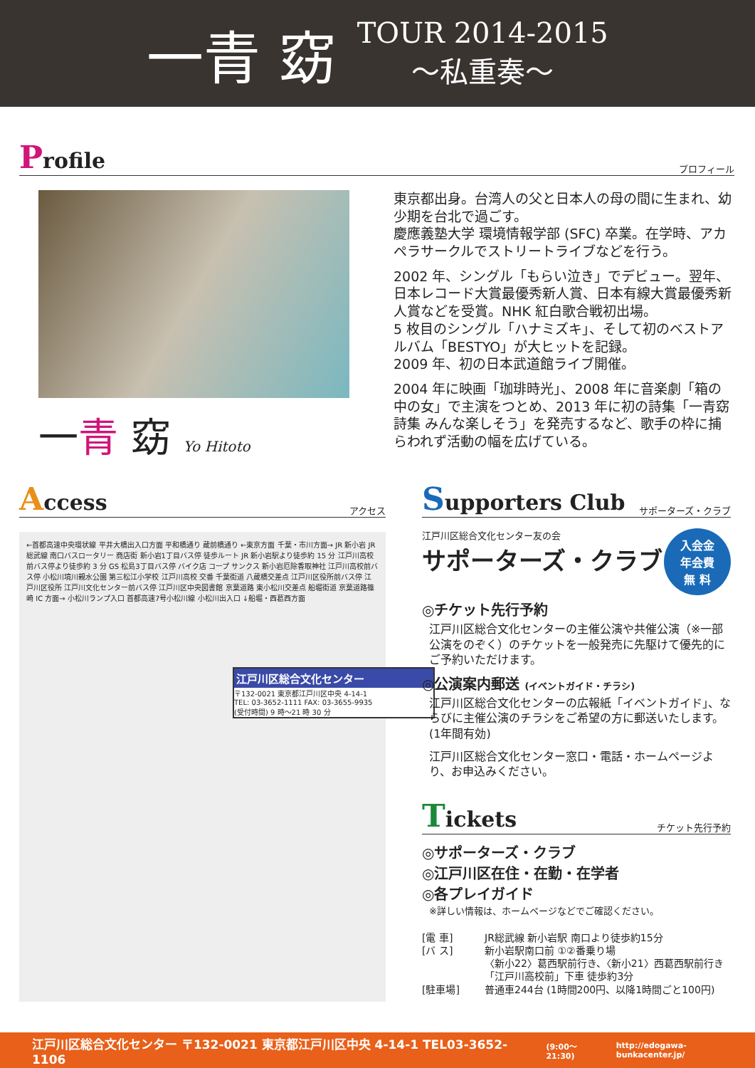一青 窈
TOUR 2014-2015
～私重奏～
Profile プロフィール
一青 窈 Yo Hitoto
東京都出身。台湾人の父と日本人の母の間に生まれ、幼少期を台北で過ごす。
慶應義塾大学 環境情報学部 (SFC) 卒業。在学時、アカペラサークルでストリートライブなどを行う。
2002 年、シングル「もらい泣き」でデビュー。翌年、日本レコード大賞最優秀新人賞、日本有線大賞最優秀新人賞などを受賞。NHK 紅白歌合戦初出場。
5 枚目のシングル「ハナミズキ」、そして初のベストアルバム「BESTYO」が大ヒットを記録。
2009 年、初の日本武道館ライブ開催。
2004 年に映画「珈琲時光」、2008 年に音楽劇「箱の中の女」で主演をつとめ、2013 年に初の詩集「一青窈詩集 みんな楽しそう」を発売するなど、歌手の枠に捕らわれず活動の幅を広げている。
Access アクセス
←首都高速中央環状線 平井大橋出入口方面 平和橋通り 蔵前橋通り ←東京方面 千葉・市川方面→ JR 新小岩 JR 総武線 南口バスロータリー 商店街 新小岩1丁目バス停 徒歩ルート JR 新小岩駅より徒歩約 15 分 江戸川高校前バス停より徒歩約 3 分 GS 松島3丁目バス停 バイク店 コープ サンクス 新小岩厄除香取神社 江戸川高校前バス停 小松川境川親水公園 第三松江小学校 江戸川高校 交番 千葉街道 八蔵橋交差点 江戸川区役所前バス停 江戸川区役所 江戸川文化センター前バス停 江戸川区中央図書館 京葉道路 東小松川交差点 船堀街道 京葉道路篠崎 IC 方面→ 小松川ランプ入口 首都高速7号小松川線 小松川出入口 ↓船堀・西葛西方面
江戸川区総合文化センター
〒132-0021 東京都江戸川区中央 4-14-1
TEL: 03-3652-1111 FAX: 03-3655-9935
(受付時間) 9 時～21 時 30 分
Supporters Club サポーターズ・クラブ
江戸川区総合文化センター友の会
サポーターズ・クラブ
入会金
年会費
無 料
◎チケット先行予約
江戸川区総合文化センターの主催公演や共催公演（※一部公演をのぞく）のチケットを一般発売に先駆けて優先的にご予約いただけます。
◎公演案内郵送 (イベントガイド・チラシ)
江戸川区総合文化センターの広報紙「イベントガイド」、ならびに主催公演のチラシをご希望の方に郵送いたします。(1年間有効)
江戸川区総合文化センター窓口・電話・ホームページより、お申込みください。
Tickets チケット先行予約
◎サポーターズ・クラブ
◎江戸川区在住・在勤・在学者
◎各プレイガイド
※詳しい情報は、ホームページなどでご確認ください。
[電 車] JR総武線 新小岩駅 南口より徒歩約15分
[バ ス] 新小岩駅南口前 ①②番乗り場
〈新小22〉葛西駅前行き、〈新小21〉西葛西駅前行き
「江戸川高校前」下車 徒歩約3分
[駐車場] 普通車244台 (1時間200円、以降1時間ごと100円)
江戸川区総合文化センター 〒132-0021 東京都江戸川区中央 4-14-1 TEL03-3652-1106 (9:00～21:30) http://edogawa-bunkacenter.jp/